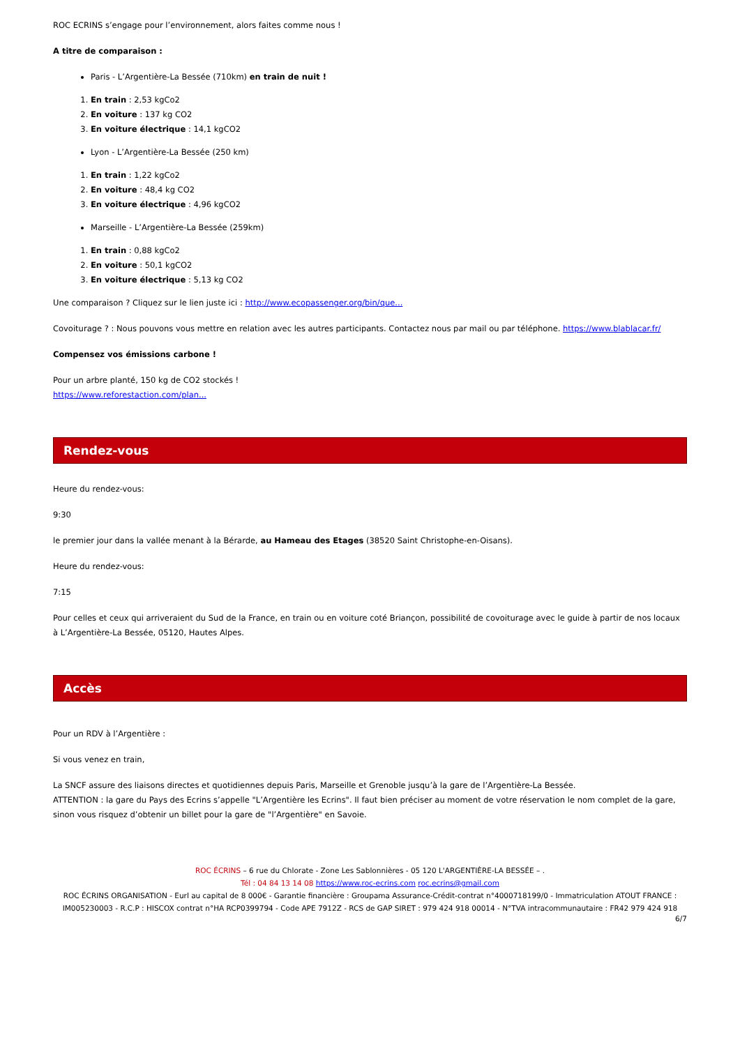ROC ECRINS s’engage pour l’environnement, alors faites comme nous !
A titre de comparaison :
Paris - L’Argentière-La Bessée (710km) en train de nuit !
1. En train : 2,53 kgCo2
2. En voiture : 137 kg CO2
3. En voiture électrique : 14,1 kgCO2
Lyon - L’Argentière-La Bessée (250 km)
1. En train : 1,22 kgCo2
2. En voiture : 48,4 kg CO2
3. En voiture électrique : 4,96 kgCO2
Marseille - L’Argentière-La Bessée (259km)
1. En train : 0,88 kgCo2
2. En voiture : 50,1 kgCO2
3. En voiture électrique : 5,13 kg CO2
Une comparaison ? Cliquez sur le lien juste ici : http://www.ecopassenger.org/bin/que...
Covoiturage ? : Nous pouvons vous mettre en relation avec les autres participants. Contactez nous par mail ou par téléphone. https://www.blablacar.fr/
Compensez vos émissions carbone !
Pour un arbre planté, 150 kg de CO2 stockés !
https://www.reforestaction.com/plan...
Rendez-vous
Heure du rendez-vous:
9:30
le premier jour dans la vallée menant à la Bérarde, au Hameau des Etages (38520 Saint Christophe-en-Oisans).
Heure du rendez-vous:
7:15
Pour celles et ceux qui arriveraient du Sud de la France, en train ou en voiture coté Briançon, possibilité de covoiturage avec le guide à partir de nos locaux à L’Argentière-La Bessée, 05120, Hautes Alpes.
Accès
Pour un RDV à l’Argentière :
Si vous venez en train,
La SNCF assure des liaisons directes et quotidiennes depuis Paris, Marseille et Grenoble jusqu’à la gare de l’Argentière-La Bessée.
ATTENTION : la gare du Pays des Ecrins s’appelle "L’Argentière les Ecrins". Il faut bien préciser au moment de votre réservation le nom complet de la gare, sinon vous risquez d’obtenir un billet pour la gare de "l’Argentière" en Savoie.
ROC ÉCRINS – 6 rue du Chlorate - Zone Les Sablonnières - 05 120 L'ARGENTIÈRE-LA BESSÉE – .
Tél : 04 84 13 14 08 https://www.roc-ecrins.com roc.ecrins@gmail.com
ROC ÉCRINS ORGANISATION - Eurl au capital de 8 000€ - Garantie financière : Groupama Assurance-Crédit-contrat n°4000718199/0 - Immatriculation ATOUT FRANCE : IM005230003 - R.C.P : HISCOX contrat n°HA RCP0399794 - Code APE 7912Z - RCS de GAP SIRET : 979 424 918 00014 - N°TVA intracommunautaire : FR42 979 424 918
6/7